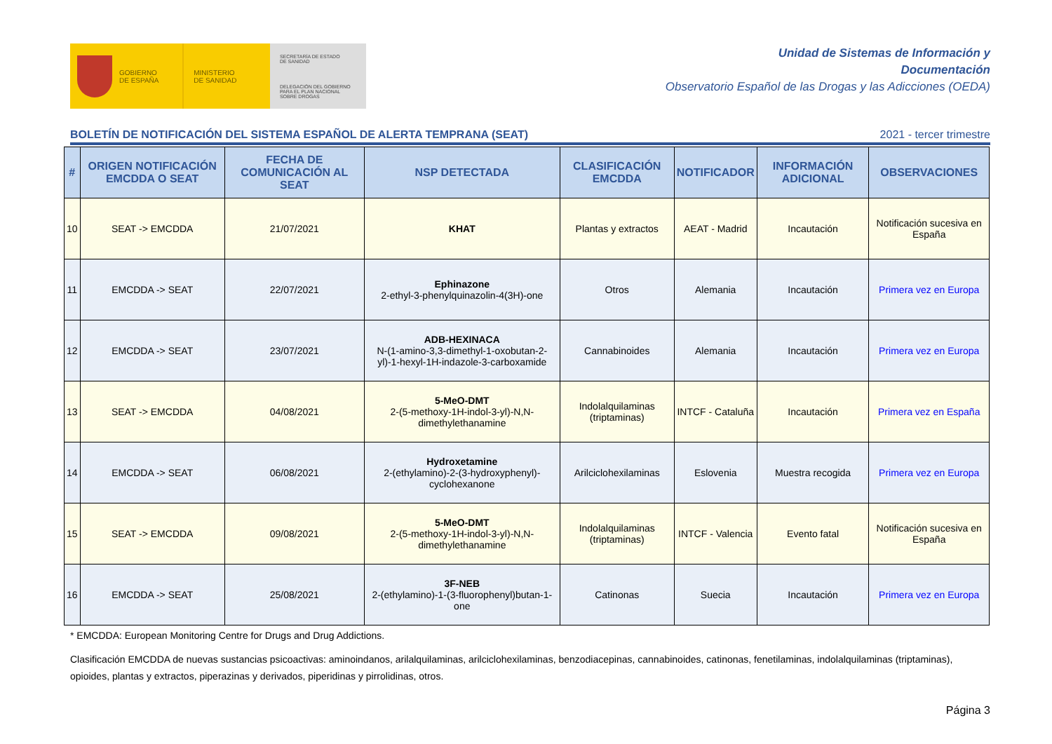GOBIERNO
DE ESPAÑA
MINISTERIO
DE SANIDAD
SECRETARÍA DE ESTADO
DE SANIDAD
DELEGACIÓN DEL GOBIERNO
PARA EL PLAN NACIONAL
SOBRE DROGAS
Unidad de Sistemas de Información y
Documentación
Observatorio Español de las Drogas y las Adicciones (OEDA)
BOLETÍN DE NOTIFICACIÓN DEL SISTEMA ESPAÑOL DE ALERTA TEMPRANA (SEAT) 2021 - tercer trimestre
| # | ORIGEN NOTIFICACIÓN EMCDDA O SEAT | FECHA DE COMUNICACIÓN AL SEAT | NSP DETECTADA | CLASIFICACIÓN EMCDDA | NOTIFICADOR | INFORMACIÓN ADICIONAL | OBSERVACIONES |
| --- | --- | --- | --- | --- | --- | --- | --- |
| 10 | SEAT -> EMCDDA | 21/07/2021 | KHAT | Plantas y extractos | AEAT - Madrid | Incautación | Notificación sucesiva en España |
| 11 | EMCDDA -> SEAT | 22/07/2021 | Ephinazone 2-ethyl-3-phenylquinazolin-4(3H)-one | Otros | Alemania | Incautación | Primera vez en Europa |
| 12 | EMCDDA -> SEAT | 23/07/2021 | ADB-HEXINACA N-(1-amino-3,3-dimethyl-1-oxobutan-2-yl)-1-hexyl-1H-indazole-3-carboxamide | Cannabinoides | Alemania | Incautación | Primera vez en Europa |
| 13 | SEAT -> EMCDDA | 04/08/2021 | 5-MeO-DMT 2-(5-methoxy-1H-indol-3-yl)-N,N-dimethylethanamine | Indolalquilaminas (triptaminas) | INTCF - Cataluña | Incautación | Primera vez en España |
| 14 | EMCDDA -> SEAT | 06/08/2021 | Hydroxetamine 2-(ethylamino)-2-(3-hydroxyphenyl)-cyclohexanone | Arilciclohexilaminas | Eslovenia | Muestra recogida | Primera vez en Europa |
| 15 | SEAT -> EMCDDA | 09/08/2021 | 5-MeO-DMT 2-(5-methoxy-1H-indol-3-yl)-N,N-dimethylethanamine | Indolalquilaminas (triptaminas) | INTCF - Valencia | Evento fatal | Notificación sucesiva en España |
| 16 | EMCDDA -> SEAT | 25/08/2021 | 3F-NEB 2-(ethylamino)-1-(3-fluorophenyl)butan-1-one | Catinonas | Suecia | Incautación | Primera vez en Europa |
* EMCDDA: European Monitoring Centre for Drugs and Drug Addictions.
Clasificación EMCDDA de nuevas sustancias psicoactivas: aminoindanos, arilalquilaminas, arilciclohexilaminas, benzodiacepinas, cannabinoides, catinonas, fenetilaminas, indolalquilaminas (triptaminas), opioides, plantas y extractos, piperazinas y derivados, piperidinas y pirrolidinas, otros.
Página 3